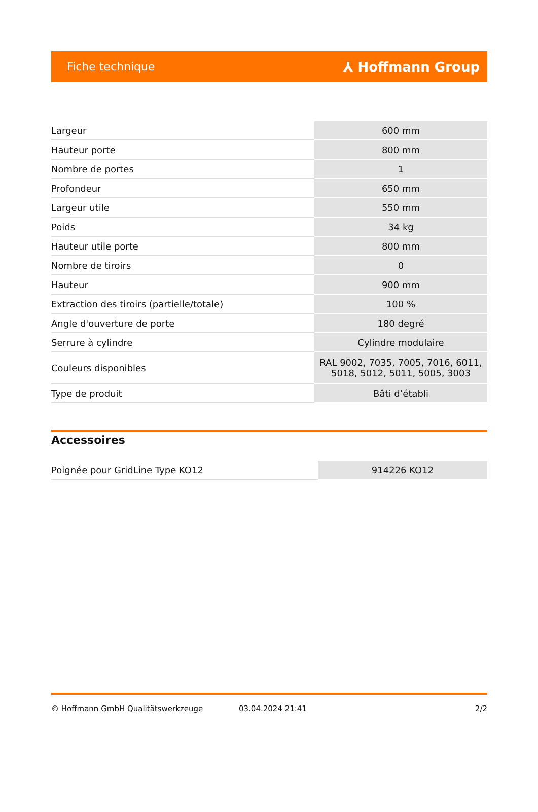Fiche technique ⅄ Hoffmann Group
| Largeur | 600 mm |
| Hauteur porte | 800 mm |
| Nombre de portes | 1 |
| Profondeur | 650 mm |
| Largeur utile | 550 mm |
| Poids | 34 kg |
| Hauteur utile porte | 800 mm |
| Nombre de tiroirs | 0 |
| Hauteur | 900 mm |
| Extraction des tiroirs (partielle/totale) | 100 % |
| Angle d'ouverture de porte | 180 degré |
| Serrure à cylindre | Cylindre modulaire |
| Couleurs disponibles | RAL 9002, 7035, 7005, 7016, 6011, 5018, 5012, 5011, 5005, 3003 |
| Type de produit | Bâti d’établi |
Accessoires
| Poignée pour GridLine Type KO12 | 914226 KO12 |
© Hoffmann GmbH Qualitätswerkzeuge 03.04.2024 21:41 2/2